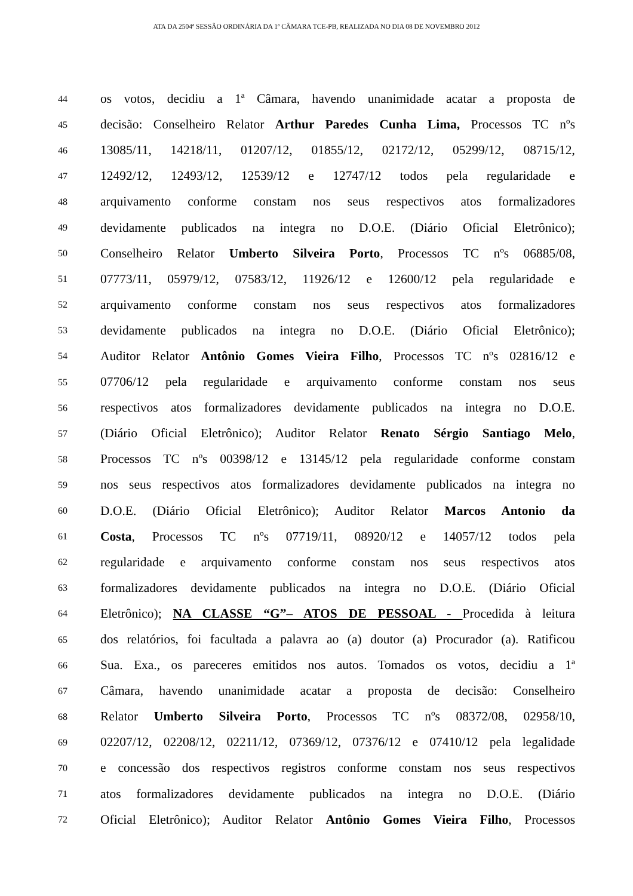ATA DA 2504ª SESSÃO ORDINÁRIA DA 1ª CÂMARA TCE-PB, REALIZADA NO DIA 08 DE NOVEMBRO 2012
44 os votos, decidiu a 1ª Câmara, havendo unanimidade acatar a proposta de
45 decisão: Conselheiro Relator Arthur Paredes Cunha Lima, Processos TC nºs
46 13085/11, 14218/11, 01207/12, 01855/12, 02172/12, 05299/12, 08715/12,
47 12492/12, 12493/12, 12539/12 e 12747/12 todos pela regularidade e
48 arquivamento conforme constam nos seus respectivos atos formalizadores
49 devidamente publicados na integra no D.O.E. (Diário Oficial Eletrônico);
50 Conselheiro Relator Umberto Silveira Porto, Processos TC nºs 06885/08,
51 07773/11, 05979/12, 07583/12, 11926/12 e 12600/12 pela regularidade e
52 arquivamento conforme constam nos seus respectivos atos formalizadores
53 devidamente publicados na integra no D.O.E. (Diário Oficial Eletrônico);
54 Auditor Relator Antônio Gomes Vieira Filho, Processos TC nºs 02816/12 e
55 07706/12 pela regularidade e arquivamento conforme constam nos seus
56 respectivos atos formalizadores devidamente publicados na integra no D.O.E.
57 (Diário Oficial Eletrônico); Auditor Relator Renato Sérgio Santiago Melo,
58 Processos TC nºs 00398/12 e 13145/12 pela regularidade conforme constam
59 nos seus respectivos atos formalizadores devidamente publicados na integra no
60 D.O.E. (Diário Oficial Eletrônico); Auditor Relator Marcos Antonio da
61 Costa, Processos TC nºs 07719/11, 08920/12 e 14057/12 todos pela
62 regularidade e arquivamento conforme constam nos seus respectivos atos
63 formalizadores devidamente publicados na integra no D.O.E. (Diário Oficial
64 Eletrônico); NA CLASSE “G”– ATOS DE PESSOAL - Procedida à leitura
65 dos relatórios, foi facultada a palavra ao (a) doutor (a) Procurador (a). Ratificou
66 Sua. Exa., os pareceres emitidos nos autos. Tomados os votos, decidiu a 1ª
67 Câmara, havendo unanimidade acatar a proposta de decisão: Conselheiro
68 Relator Umberto Silveira Porto, Processos TC nºs 08372/08, 02958/10,
69 02207/12, 02208/12, 02211/12, 07369/12, 07376/12 e 07410/12 pela legalidade
70 e concessão dos respectivos registros conforme constam nos seus respectivos
71 atos formalizadores devidamente publicados na integra no D.O.E. (Diário
72 Oficial Eletrônico); Auditor Relator Antônio Gomes Vieira Filho, Processos